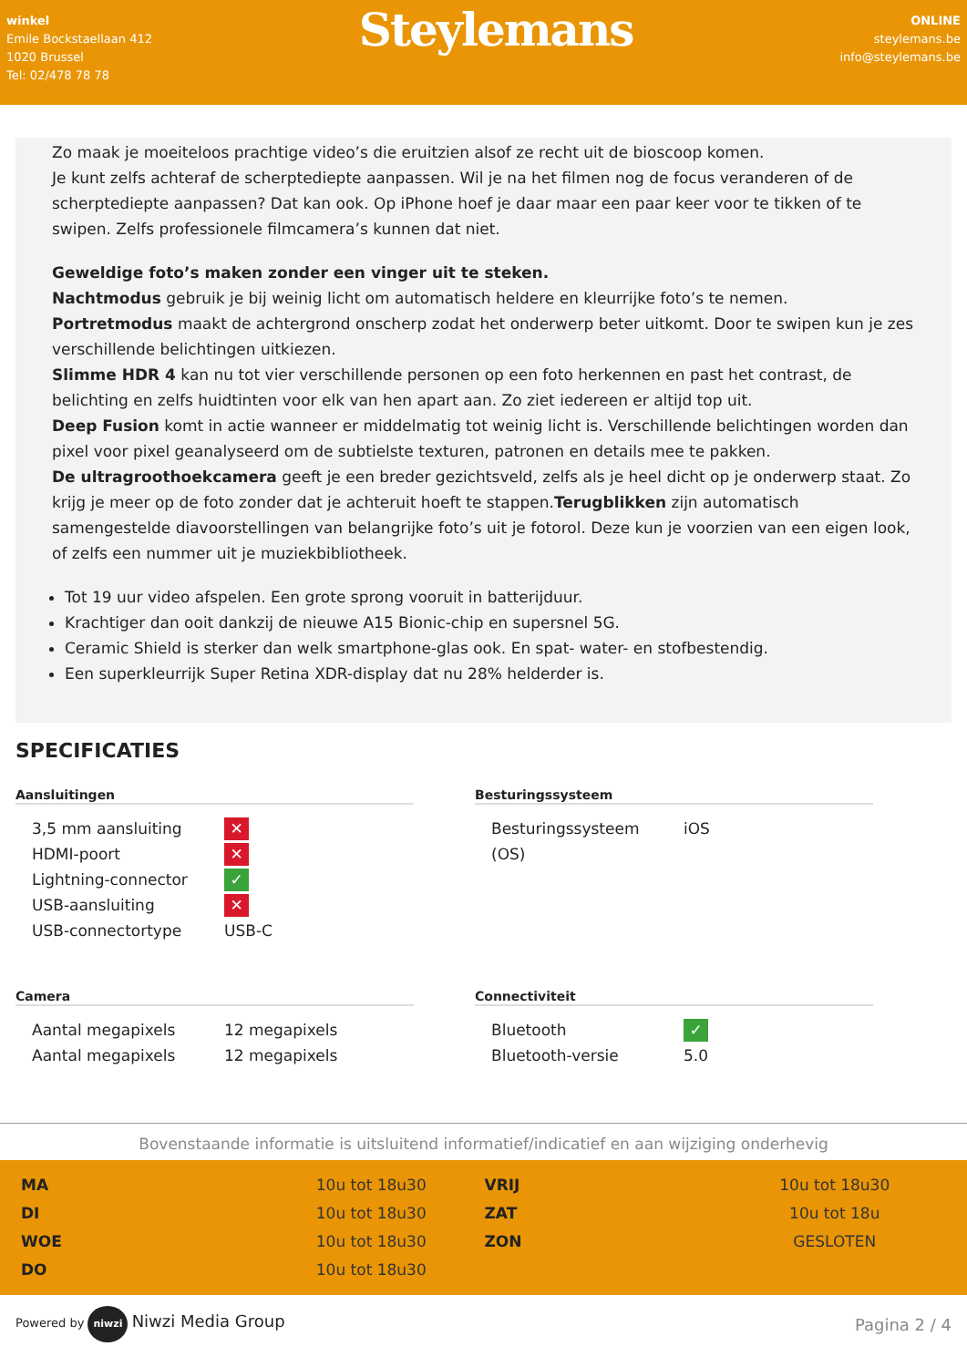winkel
Emile Bockstaellaan 412
1020 Brussel
Tel: 02/478 78 78
Steylemans
ONLINE
steylemans.be
info@steylemans.be
Zo maak je moeiteloos prachtige video’s die eruitzien alsof ze recht uit de bioscoop komen.
Je kunt zelfs achteraf de scherptediepte aanpassen. Wil je na het filmen nog de focus veranderen of de scherptediepte aanpassen? Dat kan ook. Op iPhone hoef je daar maar een paar keer voor te tikken of te swipen. Zelfs professionele filmcamera’s kunnen dat niet.
Geweldige foto’s maken zonder een vinger uit te steken.
Nachtmodus gebruik je bij weinig licht om automatisch heldere en kleurrijke foto’s te nemen.
Portretmodus maakt de achtergrond onscherp zodat het onderwerp beter uitkomt. Door te swipen kun je zes verschillende belichtingen uitkiezen.
Slimme HDR 4 kan nu tot vier verschillende personen op een foto herkennen en past het contrast, de belichting en zelfs huidtinten voor elk van hen apart aan. Zo ziet iedereen er altijd top uit.
Deep Fusion komt in actie wanneer er middelmatig tot weinig licht is. Verschillende belichtingen worden dan pixel voor pixel geanalyseerd om de subtielste texturen, patronen en details mee te pakken.
De ultragroothoekcamera geeft je een breder gezichtsveld, zelfs als je heel dicht op je onderwerp staat. Zo krijg je meer op de foto zonder dat je achteruit hoeft te stappen.Terugblikken zijn automatisch samengestelde diavoorstellingen van belangrijke foto’s uit je fotorol. Deze kun je voorzien van een eigen look, of zelfs een nummer uit je muziekbibliotheek.
Tot 19 uur video afspelen. Een grote sprong vooruit in batterijduur.
Krachtiger dan ooit dankzij de nieuwe A15 Bionic-chip en supersnel 5G.
Ceramic Shield is sterker dan welk smartphone-glas ook. En spat- water- en stofbestendig.
Een superkleurrijk Super Retina XDR-display dat nu 28% helderder is.
SPECIFICATIES
Aansluitingen
| 3,5 mm aansluiting | ✕ |
| HDMI-poort | ✕ |
| Lightning-connector | ✓ |
| USB-aansluiting | ✕ |
| USB-connectortype | USB-C |
Besturingssysteem
| Besturingssysteem (OS) | iOS |
Camera
| Aantal megapixels | 12 megapixels |
| Aantal megapixels | 12 megapixels |
Connectiviteit
| Bluetooth | ✓ |
| Bluetooth-versie | 5.0 |
Bovenstaande informatie is uitsluitend informatief/indicatief en aan wijziging onderhevig
| MA | 10u tot 18u30 |
| DI | 10u tot 18u30 |
| WOE | 10u tot 18u30 |
| DO | 10u tot 18u30 |
| VRIJ | 10u tot 18u30 |
| ZAT | 10u tot 18u |
| ZON | GESLOTEN |
Powered by niwzi Niwzi Media Group
Pagina 2 / 4